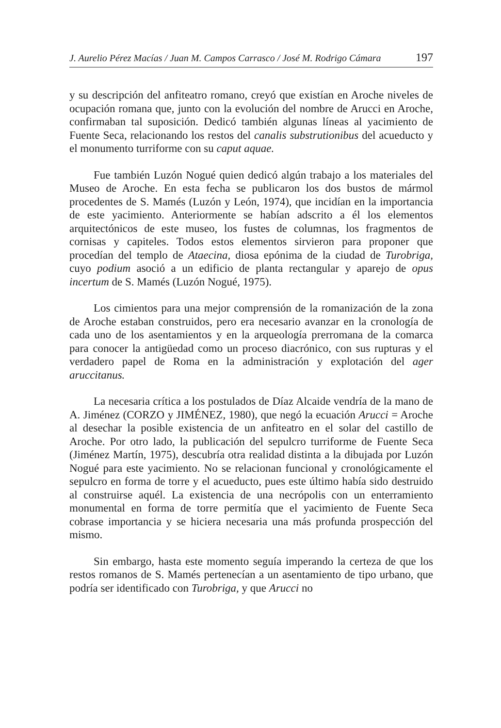J. Aurelio Pérez Macías / Juan M. Campos Carrasco / José M. Rodrigo Cámara 197
y su descripción del anfiteatro romano, creyó que existían en Aroche niveles de ocupación romana que, junto con la evolución del nombre de Arucci en Aroche, confirmaban tal suposición. Dedicó también algunas líneas al yacimiento de Fuente Seca, relacionando los restos del canalis substrutionibus del acueducto y el monumento turriforme con su caput aquae.
Fue también Luzón Nogué quien dedicó algún trabajo a los materiales del Museo de Aroche. En esta fecha se publicaron los dos bustos de mármol procedentes de S. Mamés (Luzón y León, 1974), que incidían en la importancia de este yacimiento. Anteriormente se habían adscrito a él los elementos arquitectónicos de este museo, los fustes de columnas, los fragmentos de cornisas y capiteles. Todos estos elementos sirvieron para proponer que procedían del templo de Ataecina, diosa epónima de la ciudad de Turobriga, cuyo podium asoció a un edificio de planta rectangular y aparejo de opus incertum de S. Mamés (Luzón Nogué, 1975).
Los cimientos para una mejor comprensión de la romanización de la zona de Aroche estaban construidos, pero era necesario avanzar en la cronología de cada uno de los asentamientos y en la arqueología prerromana de la comarca para conocer la antigüedad como un proceso diacrónico, con sus rupturas y el verdadero papel de Roma en la administración y explotación del ager aruccitanus.
La necesaria crítica a los postulados de Díaz Alcaide vendría de la mano de A. Jiménez (CORZO y JIMÉNEZ, 1980), que negó la ecuación Arucci = Aroche al desechar la posible existencia de un anfiteatro en el solar del castillo de Aroche. Por otro lado, la publicación del sepulcro turriforme de Fuente Seca (Jiménez Martín, 1975), descubría otra realidad distinta a la dibujada por Luzón Nogué para este yacimiento. No se relacionan funcional y cronológicamente el sepulcro en forma de torre y el acueducto, pues este último había sido destruido al construirse aquél. La existencia de una necrópolis con un enterramiento monumental en forma de torre permitía que el yacimiento de Fuente Seca cobrase importancia y se hiciera necesaria una más profunda prospección del mismo.
Sin embargo, hasta este momento seguía imperando la certeza de que los restos romanos de S. Mamés pertenecían a un asentamiento de tipo urbano, que podría ser identificado con Turobriga, y que Arucci no